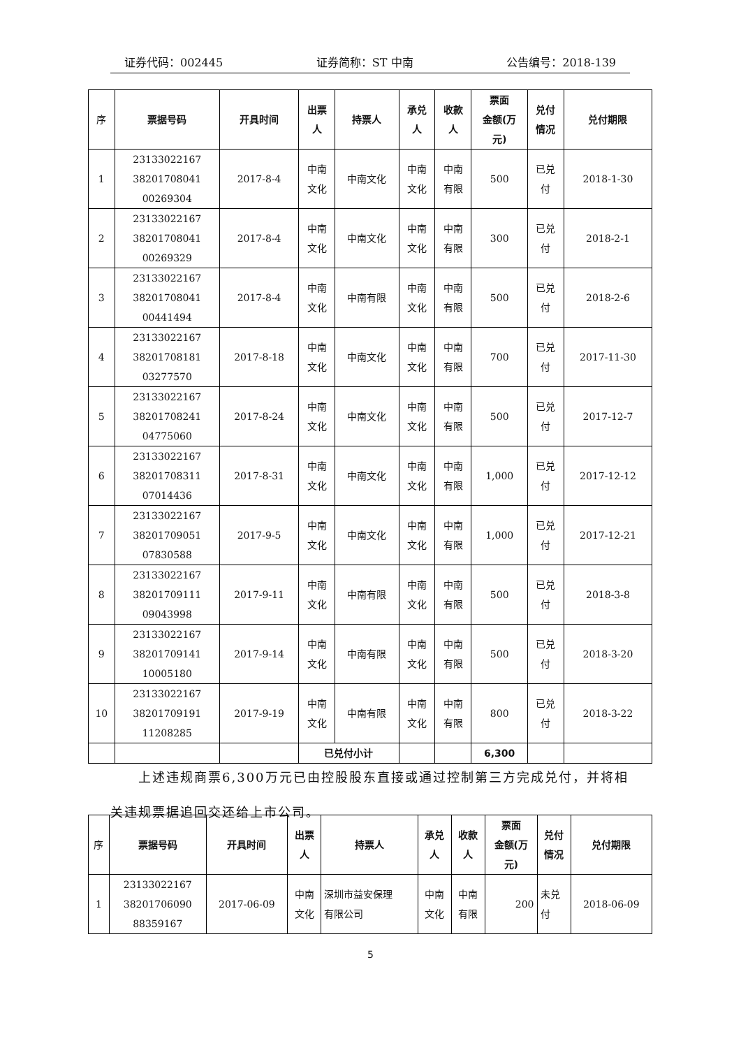证券代码：002445 证券简称：ST 中南 公告编号：2018-139
| 序 | 票据号码 | 开具时间 | 出票 人 | 持票人 | 承兑 人 | 收款 人 | 票面 金额(万 元) | 兑付 情况 | 兑付期限 |
| --- | --- | --- | --- | --- | --- | --- | --- | --- | --- |
| 1 | 23133022167 38201708041 00269304 | 2017-8-4 | 中南 文化 | 中南文化 | 中南 文化 | 中南 有限 | 500 | 已兑 付 | 2018-1-30 |
| 2 | 23133022167 38201708041 00269329 | 2017-8-4 | 中南 文化 | 中南文化 | 中南 文化 | 中南 有限 | 300 | 已兑 付 | 2018-2-1 |
| 3 | 23133022167 38201708041 00441494 | 2017-8-4 | 中南 文化 | 中南有限 | 中南 文化 | 中南 有限 | 500 | 已兑 付 | 2018-2-6 |
| 4 | 23133022167 38201708181 03277570 | 2017-8-18 | 中南 文化 | 中南文化 | 中南 文化 | 中南 有限 | 700 | 已兑 付 | 2017-11-30 |
| 5 | 23133022167 38201708241 04775060 | 2017-8-24 | 中南 文化 | 中南文化 | 中南 文化 | 中南 有限 | 500 | 已兑 付 | 2017-12-7 |
| 6 | 23133022167 38201708311 07014436 | 2017-8-31 | 中南 文化 | 中南文化 | 中南 文化 | 中南 有限 | 1,000 | 已兑 付 | 2017-12-12 |
| 7 | 23133022167 38201709051 07830588 | 2017-9-5 | 中南 文化 | 中南文化 | 中南 文化 | 中南 有限 | 1,000 | 已兑 付 | 2017-12-21 |
| 8 | 23133022167 38201709111 09043998 | 2017-9-11 | 中南 文化 | 中南有限 | 中南 文化 | 中南 有限 | 500 | 已兑 付 | 2018-3-8 |
| 9 | 23133022167 38201709141 10005180 | 2017-9-14 | 中南 文化 | 中南有限 | 中南 文化 | 中南 有限 | 500 | 已兑 付 | 2018-3-20 |
| 10 | 23133022167 38201709191 11208285 | 2017-9-19 | 中南 文化 | 中南有限 | 中南 文化 | 中南 有限 | 800 | 已兑 付 | 2018-3-22 |
| | | | 已兑付小计 | | | | 6,300 | | |
  上述违规商票6,300万元已由控股股东直接或通过控制第三方完成兑付，并将相关违规票据追回交还给上市公司。
| 序 | 票据号码 | 开具时间 | 出票 人 | 持票人 | 承兑 人 | 收款 人 | 票面 金额(万 元) | 兑付 情况 | 兑付期限 |
| --- | --- | --- | --- | --- | --- | --- | --- | --- | --- |
| 1 | 23133022167 38201706090 88359167 | 2017-06-09 | 中南 文化 | 深圳市益安保理 有限公司 | 中南 文化 | 中南 有限 | 200 | 未兑 付 | 2018-06-09 |
5